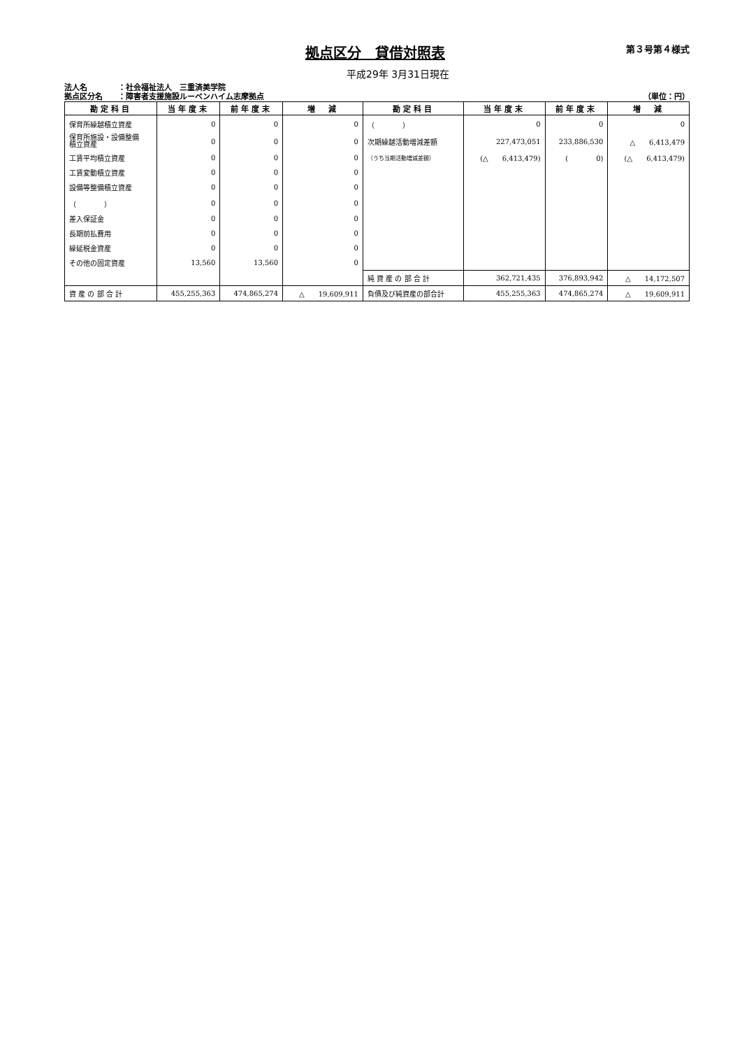拠点区分　貸借対照表
第３号第４様式
平成29年 3月31日現在
法人名　　　　：社会福祉法人　三重済美学院
拠点区分名　　：障害者支援施設ルーベンハイム志摩拠点
（単位：円）
| 勘定科目 | 当年度末 | 前年度末 | 増 減 | 勘定科目 | 当年度末 | 前年度末 | 増 減 |
| --- | --- | --- | --- | --- | --- | --- | --- |
| 保育所繰越積立資産 | 0 | 0 | 0 | （ ） | 0 | 0 | 0 |
| 保育所施設・設備整備 積立資産 | 0 | 0 | 0 | 次期繰越活動増減差額 | 227,473,051 | 233,886,530 | △ 6,413,479 |
| 工賃平均積立資産 | 0 | 0 | 0 | （うち当期活動増減差額） | (△ 6,413,479) | ( 0) | (△ 6,413,479) |
| 工賃変動積立資産 | 0 | 0 | 0 | | | | |
| 設備等整備積立資産 | 0 | 0 | 0 | | | | |
| （ ） | 0 | 0 | 0 | | | | |
| 差入保証金 | 0 | 0 | 0 | | | | |
| 長期前払費用 | 0 | 0 | 0 | | | | |
| 繰延税金資産 | 0 | 0 | 0 | | | | |
| その他の固定資産 | 13,560 | 13,560 | 0 | | | | |
| | | | | 純 資 産 の 部 合 計 | 362,721,435 | 376,893,942 | △ 14,172,507 |
| 資 産 の 部 合 計 | 455,255,363 | 474,865,274 | △ 19,609,911 | 負債及び純資産の部合計 | 455,255,363 | 474,865,274 | △ 19,609,911 |